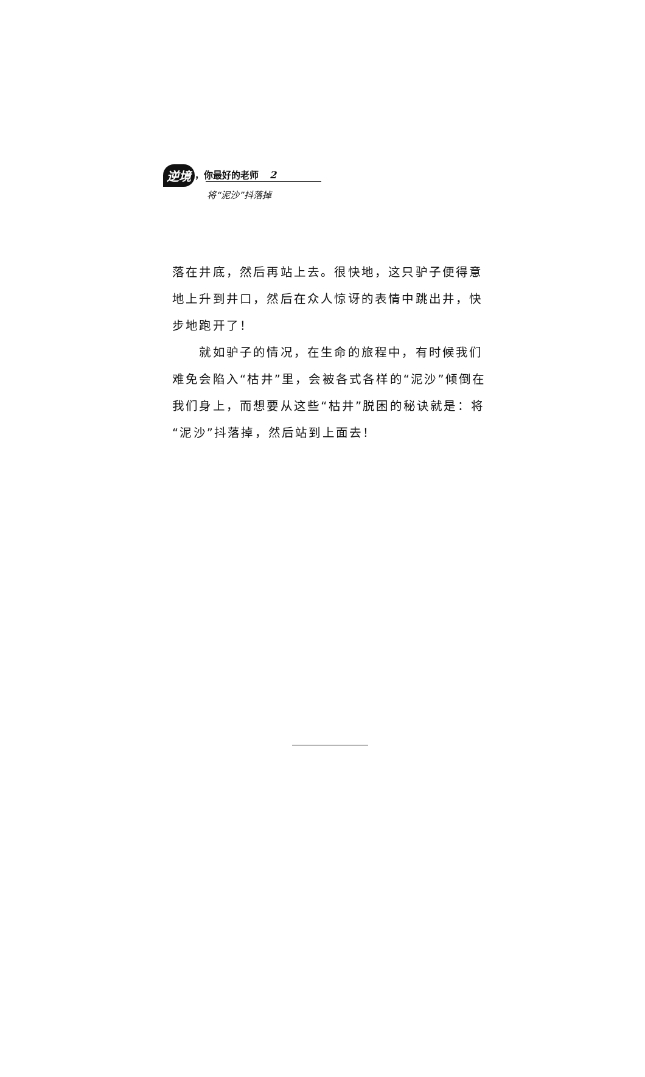逆境 ，你最好的老师 2
将“泥沙”抖落掉
落在井底，然后再站上去。很快地，这只驴子便得意地上升到井口，然后在众人惊讶的表情中跳出井，快步地跑开了！
　　就如驴子的情况，在生命的旅程中，有时候我们难免会陷入“枯井”里，会被各式各样的“泥沙”倾倒在我们身上，而想要从这些“枯井”脱困的秘诀就是：将“泥沙”抖落掉，然后站到上面去！